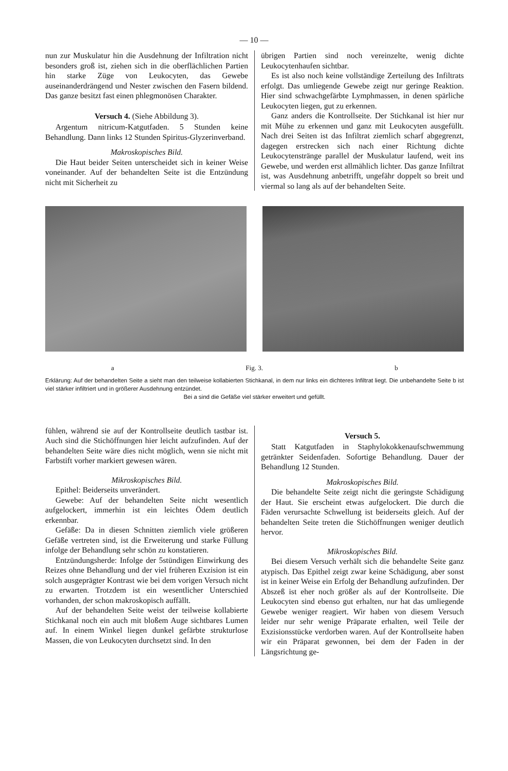— 10 —
nun zur Muskulatur hin die Ausdehnung der Infiltration nicht besonders groß ist, ziehen sich in die oberflächlichen Partien hin starke Züge von Leukocyten, das Gewebe auseinanderdrängend und Nester zwischen den Fasern bildend. Das ganze besitzt fast einen phlegmonösen Charakter.
Versuch 4. (Siehe Abbildung 3).
Argentum nitricum-Katgutfaden. 5 Stunden keine Behandlung. Dann links 12 Stunden Spiritus-Glyzerinverband.
Makroskopisches Bild.
Die Haut beider Seiten unterscheidet sich in keiner Weise voneinander. Auf der behandelten Seite ist die Entzündung nicht mit Sicherheit zu
übrigen Partien sind noch vereinzelte, wenig dichte Leukocytenhaufen sichtbar.
Es ist also noch keine vollständige Zerteilung des Infiltrats erfolgt. Das umliegende Gewebe zeigt nur geringe Reaktion. Hier sind schwachgefärbte Lymphmassen, in denen spärliche Leukocyten liegen, gut zu erkennen.
Ganz anders die Kontrollseite. Der Stichkanal ist hier nur mit Mühe zu erkennen und ganz mit Leukocyten ausgefüllt. Nach drei Seiten ist das Infiltrat ziemlich scharf abgegrenzt, dagegen erstrecken sich nach einer Richtung dichte Leukocytenstränge parallel der Muskulatur laufend, weit ins Gewebe, und werden erst allmählich lichter. Das ganze Infiltrat ist, was Ausdehnung anbetrifft, ungefähr doppelt so breit und viermal so lang als auf der behandelten Seite.
a Fig. 3. b
Erklärung: Auf der behandelten Seite a sieht man den teilweise kollabierten Stichkanal, in dem nur links ein dichteres Infiltrat liegt. Die unbehandelte Seite b ist viel stärker infiltriert und in größerer Ausdehnung entzündet.
Bei a sind die Gefäße viel stärker erweitert und gefüllt.
fühlen, während sie auf der Kontrollseite deutlich tastbar ist. Auch sind die Stichöffnungen hier leicht aufzufinden. Auf der behandelten Seite wäre dies nicht möglich, wenn sie nicht mit Farbstift vorher markiert gewesen wären.
Mikroskopisches Bild.
Epithel: Beiderseits unverändert.
Gewebe: Auf der behandelten Seite nicht wesentlich aufgelockert, immerhin ist ein leichtes Ödem deutlich erkennbar.
Gefäße: Da in diesen Schnitten ziemlich viele größeren Gefäße vertreten sind, ist die Erweiterung und starke Füllung infolge der Behandlung sehr schön zu konstatieren.
Entzündungsherde: Infolge der 5stündigen Einwirkung des Reizes ohne Behandlung und der viel früheren Exzision ist ein solch ausgeprägter Kontrast wie bei dem vorigen Versuch nicht zu erwarten. Trotzdem ist ein wesentlicher Unterschied vorhanden, der schon makroskopisch auffällt.
Auf der behandelten Seite weist der teilweise kollabierte Stichkanal noch ein auch mit bloßem Auge sichtbares Lumen auf. In einem Winkel liegen dunkel gefärbte strukturlose Massen, die von Leukocyten durchsetzt sind. In den
Versuch 5.
Statt Katgutfaden in Staphylokokkenaufschwemmung getränkter Seidenfaden. Sofortige Behandlung. Dauer der Behandlung 12 Stunden.
Makroskopisches Bild.
Die behandelte Seite zeigt nicht die geringste Schädigung der Haut. Sie erscheint etwas aufgelockert. Die durch die Fäden verursachte Schwellung ist beiderseits gleich. Auf der behandelten Seite treten die Stichöffnungen weniger deutlich hervor.
Mikroskopisches Bild.
Bei diesem Versuch verhält sich die behandelte Seite ganz atypisch. Das Epithel zeigt zwar keine Schädigung, aber sonst ist in keiner Weise ein Erfolg der Behandlung aufzufinden. Der Abszeß ist eher noch größer als auf der Kontrollseite. Die Leukocyten sind ebenso gut erhalten, nur hat das umliegende Gewebe weniger reagiert. Wir haben von diesem Versuch leider nur sehr wenige Präparate erhalten, weil Teile der Exzisionsstücke verdorben waren. Auf der Kontrollseite haben wir ein Präparat gewonnen, bei dem der Faden in der Längsrichtung ge-